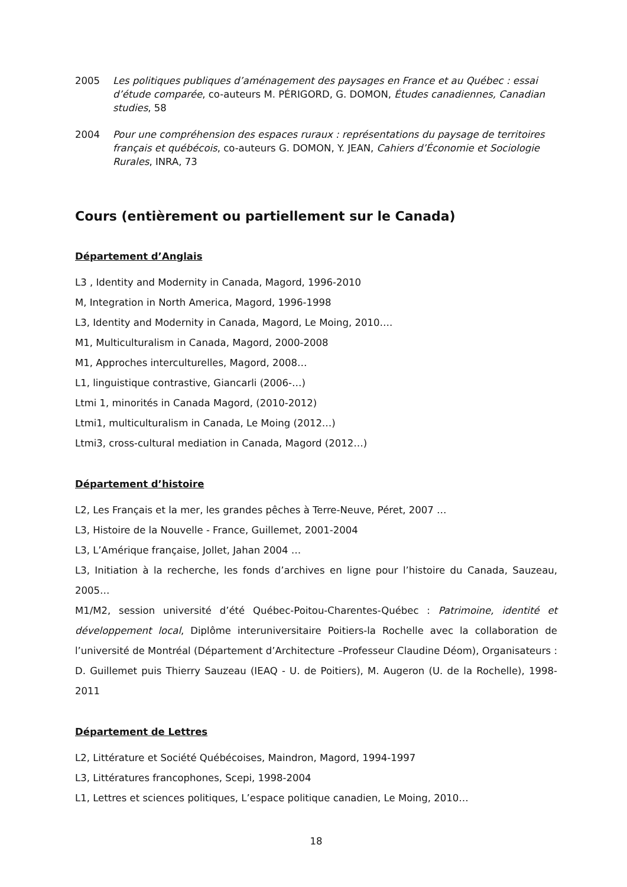2005 Les politiques publiques d’aménagement des paysages en France et au Québec : essai d’étude comparée, co-auteurs M. PÉRIGORD, G. DOMON, Études canadiennes, Canadian studies, 58
2004 Pour une compréhension des espaces ruraux : représentations du paysage de territoires français et québécois, co-auteurs G. DOMON, Y. JEAN, Cahiers d’Économie et Sociologie Rurales, INRA, 73
Cours (entièrement ou partiellement sur le Canada)
Département d’Anglais
L3 , Identity and Modernity in Canada, Magord, 1996-2010
M, Integration in North America, Magord, 1996-1998
L3, Identity and Modernity in Canada, Magord, Le Moing, 2010….
M1, Multiculturalism in Canada, Magord, 2000-2008
M1, Approches interculturelles, Magord, 2008…
L1, linguistique contrastive, Giancarli (2006-…)
Ltmi 1, minorités in Canada Magord, (2010-2012)
Ltmi1, multiculturalism in Canada, Le Moing (2012…)
Ltmi3, cross-cultural mediation in Canada, Magord (2012…)
Département d’histoire
L2, Les Français et la mer, les grandes pêches à Terre-Neuve, Péret, 2007 …
L3, Histoire de la Nouvelle - France, Guillemet, 2001-2004
L3, L’Amérique française, Jollet, Jahan 2004 …
L3, Initiation à la recherche, les fonds d’archives en ligne pour l’histoire du Canada, Sauzeau, 2005…
M1/M2, session université d’été Québec-Poitou-Charentes-Québec : Patrimoine, identité et développement local, Diplôme interuniversitaire Poitiers-la Rochelle avec la collaboration de l’université de Montréal (Département d’Architecture –Professeur Claudine Déom), Organisateurs : D. Guillemet puis Thierry Sauzeau (IEAQ - U. de Poitiers), M. Augeron (U. de la Rochelle), 1998-2011
Département de Lettres
L2, Littérature et Société Québécoises, Maindron, Magord, 1994-1997
L3, Littératures francophones, Scepi, 1998-2004
L1, Lettres et sciences politiques, L’espace politique canadien, Le Moing, 2010…
18